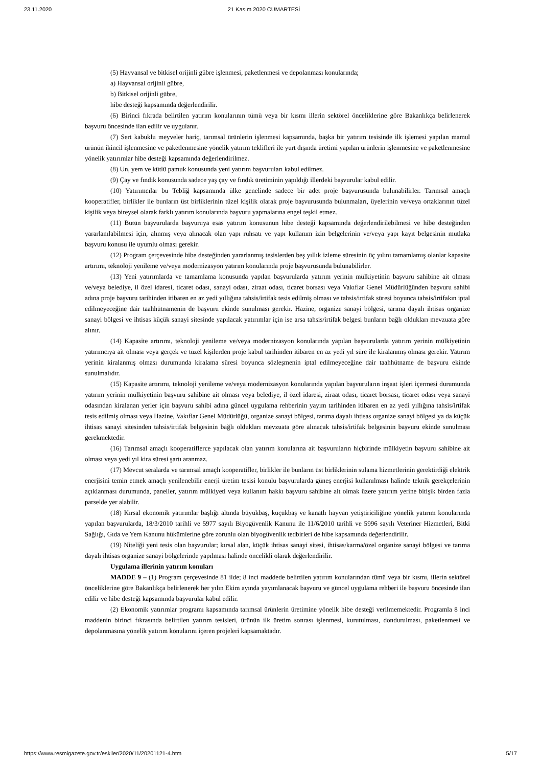23.11.2020 21 Kasım 2020 CUMARTESİ
(5) Hayvansal ve bitkisel orijinli gübre işlenmesi, paketlenmesi ve depolanması konularında;
a) Hayvansal orijinli gübre,
b) Bitkisel orijinli gübre,
hibe desteği kapsamında değerlendirilir.
(6) Birinci fıkrada belirtilen yatırım konularının tümü veya bir kısmı illerin sektörel önceliklerine göre Bakanlıkça belirlenerek başvuru öncesinde ilan edilir ve uygulanır.
(7) Sert kabuklu meyveler hariç, tarımsal ürünlerin işlenmesi kapsamında, başka bir yatırım tesisinde ilk işlemesi yapılan mamul ürünün ikincil işlenmesine ve paketlenmesine yönelik yatırım teklifleri ile yurt dışında üretimi yapılan ürünlerin işlenmesine ve paketlenmesine yönelik yatırımlar hibe desteği kapsamında değerlendirilmez.
(8) Un, yem ve kütlü pamuk konusunda yeni yatırım başvuruları kabul edilmez.
(9) Çay ve fındık konusunda sadece yaş çay ve fındık üretiminin yapıldığı illerdeki başvurular kabul edilir.
(10) Yatırımcılar bu Tebliğ kapsamında ülke genelinde sadece bir adet proje başvurusunda bulunabilirler. Tarımsal amaçlı kooperatifler, birlikler ile bunların üst birliklerinin tüzel kişilik olarak proje başvurusunda bulunmaları, üyelerinin ve/veya ortaklarının tüzel kişilik veya bireysel olarak farklı yatırım konularında başvuru yapmalarına engel teşkil etmez.
(11) Bütün başvurularda başvuruya esas yatırım konusunun hibe desteği kapsamında değerlendirilebilmesi ve hibe desteğinden yararlanılabilmesi için, alınmış veya alınacak olan yapı ruhsatı ve yapı kullanım izin belgelerinin ve/veya yapı kayıt belgesinin mutlaka başvuru konusu ile uyumlu olması gerekir.
(12) Program çerçevesinde hibe desteğinden yararlanmış tesislerden beş yıllık izleme süresinin üç yılını tamamlamış olanlar kapasite artırımı, teknoloji yenileme ve/veya modernizasyon yatırım konularında proje başvurusunda bulunabilirler.
(13) Yeni yatırımlarda ve tamamlama konusunda yapılan başvurularda yatırım yerinin mülkiyetinin başvuru sahibine ait olması ve/veya belediye, il özel idaresi, ticaret odası, sanayi odası, ziraat odası, ticaret borsası veya Vakıflar Genel Müdürlüğünden başvuru sahibi adına proje başvuru tarihinden itibaren en az yedi yıllığına tahsis/irtifak tesis edilmiş olması ve tahsis/irtifak süresi boyunca tahsis/irtifakın iptal edilmeyeceğine dair taahhütnamenin de başvuru ekinde sunulması gerekir. Hazine, organize sanayi bölgesi, tarıma dayalı ihtisas organize sanayi bölgesi ve ihtisas küçük sanayi sitesinde yapılacak yatırımlar için ise arsa tahsis/irtifak belgesi bunların bağlı oldukları mevzuata göre alınır.
(14) Kapasite artırımı, teknoloji yenileme ve/veya modernizasyon konularında yapılan başvurularda yatırım yerinin mülkiyetinin yatırımcıya ait olması veya gerçek ve tüzel kişilerden proje kabul tarihinden itibaren en az yedi yıl süre ile kiralanmış olması gerekir. Yatırım yerinin kiralanmış olması durumunda kiralama süresi boyunca sözleşmenin iptal edilmeyeceğine dair taahhütname de başvuru ekinde sunulmalıdır.
(15) Kapasite artırımı, teknoloji yenileme ve/veya modernizasyon konularında yapılan başvuruların inşaat işleri içermesi durumunda yatırım yerinin mülkiyetinin başvuru sahibine ait olması veya belediye, il özel idaresi, ziraat odası, ticaret borsası, ticaret odası veya sanayi odasından kiralanan yerler için başvuru sahibi adına güncel uygulama rehberinin yayım tarihinden itibaren en az yedi yıllığına tahsis/irtifak tesis edilmiş olması veya Hazine, Vakıflar Genel Müdürlüğü, organize sanayi bölgesi, tarıma dayalı ihtisas organize sanayi bölgesi ya da küçük ihtisas sanayi sitesinden tahsis/irtifak belgesinin bağlı oldukları mevzuata göre alınacak tahsis/irtifak belgesinin başvuru ekinde sunulması gerekmektedir.
(16) Tarımsal amaçlı kooperatiflerce yapılacak olan yatırım konularına ait başvuruların hiçbirinde mülkiyetin başvuru sahibine ait olması veya yedi yıl kira süresi şartı aranmaz.
(17) Mevcut seralarda ve tarımsal amaçlı kooperatifler, birlikler ile bunların üst birliklerinin sulama hizmetlerinin gerektirdiği elektrik enerjisini temin etmek amaçlı yenilenebilir enerji üretim tesisi konulu başvurularda güneş enerjisi kullanılması halinde teknik gerekçelerinin açıklanması durumunda, paneller, yatırım mülkiyeti veya kullanım hakkı başvuru sahibine ait olmak üzere yatırım yerine bitişik birden fazla parselde yer alabilir.
(18) Kırsal ekonomik yatırımlar başlığı altında büyükbaş, küçükbaş ve kanatlı hayvan yetiştiriciliğine yönelik yatırım konularında yapılan başvurularda, 18/3/2010 tarihli ve 5977 sayılı Biyogüvenlik Kanunu ile 11/6/2010 tarihli ve 5996 sayılı Veteriner Hizmetleri, Bitki Sağlığı, Gıda ve Yem Kanunu hükümlerine göre zorunlu olan biyogüvenlik tedbirleri de hibe kapsamında değerlendirilir.
(19) Niteliği yeni tesis olan başvurular; kırsal alan, küçük ihtisas sanayi sitesi, ihtisas/karma/özel organize sanayi bölgesi ve tarıma dayalı ihtisas organize sanayi bölgelerinde yapılması halinde öncelikli olarak değerlendirilir.
Uygulama illerinin yatırım konuları
MADDE 9 – (1) Program çerçevesinde 81 ilde; 8 inci maddede belirtilen yatırım konularından tümü veya bir kısmı, illerin sektörel önceliklerine göre Bakanlıkça belirlenerek her yılın Ekim ayında yayımlanacak başvuru ve güncel uygulama rehberi ile başvuru öncesinde ilan edilir ve hibe desteği kapsamında başvurular kabul edilir.
(2) Ekonomik yatırımlar programı kapsamında tarımsal ürünlerin üretimine yönelik hibe desteği verilmemektedir. Programla 8 inci maddenin birinci fıkrasında belirtilen yatırım tesisleri, ürünün ilk üretim sonrası işlenmesi, kurutulması, dondurulması, paketlenmesi ve depolanmasına yönelik yatırım konularını içeren projeleri kapsamaktadır.
https://www.resmigazete.gov.tr/eskiler/2020/11/20201121-4.htm 5/17